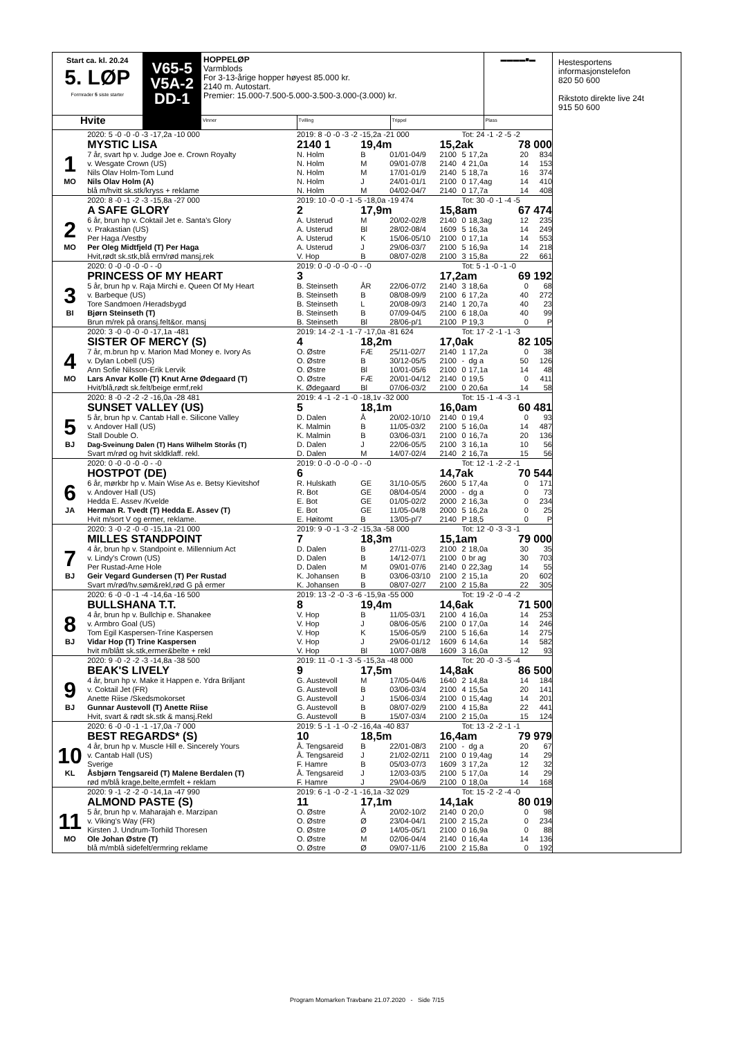| Start ca. kl. 20.24 5. LØP Formrader 5 siste starter | V65-5 V5A-2 DD-1 | HOPPELØP Varmblods For 3-13-årige hopper høyest 85.000 kr. 2140 m. Autostart. Premier: 15.000-7.500-5.000-3.500-3.000-(3.000) kr. | | | ▬▬▬▬■▬ |
| Hvite | | Vinner | Tvilling | Trippel | Plass |
| | 2020: 5 -0 -0 -0 -3 -17,2a -10 000 | 2019: 8 -0 -0 -3 -2 -15,2a -21 000 | | | | Tot: 24 -1 -2 -5 -2 | | | |
| | MYSTIC LISA | 2140 1 | 19,4m | | 15,2ak | | | 78 000 | |
| 1 | 7 år, svart hp v. Judge Joe e. Crown Royalty | N. Holm | B | 01/01-04/9 | 2100 | 5 | 17,2a | 20 | 834 |
| | v. Wesgate Crown (US) | N. Holm | M | 09/01-07/8 | 2140 | 4 | 21,0a | 14 | 153 |
| | Nils Olav Holm-Tom Lund | N. Holm | M | 17/01-01/9 | 2140 | 5 | 18,7a | 16 | 374 |
| MO | Nils Olav Holm (A) | N. Holm | J | 24/01-01/1 | 2100 | 0 | 17,4ag | 14 | 410 |
| | blå m/hvitt sk.stk/kryss + reklame | N. Holm | M | 04/02-04/7 | 2140 | 0 | 17,7a | 14 | 408 |
| | 2020: 8 -0 -1 -2 -3 -15,8a -27 000 | 2019: 10 -0 -0 -1 -5 -18,0a -19 474 | | | | Tot: 30 -0 -1 -4 -5 | | | |
| | A SAFE GLORY | 2 | 17,9m | | 15,8am | | | 67 474 | |
| 2 | 6 år, brun hp v. Coktail Jet e. Santa's Glory | A. Usterud | M | 20/02-02/8 | 2140 | 0 | 18,3ag | 12 | 235 |
| | v. Prakastian (US) | A. Usterud | Bl | 28/02-08/4 | 1609 | 5 | 16,3a | 14 | 249 |
| | Per Haga /Vestby | A. Usterud | K | 15/06-05/10 | 2100 | 0 | 17,1a | 14 | 553 |
| MO | Per Oleg Midtfjeld (T) Per Haga | A. Usterud | J | 29/06-03/7 | 2100 | 5 | 16,9a | 14 | 218 |
| | Hvit,rødt sk.stk,blå erm/rød mansj,rek | V. Hop | B | 08/07-02/8 | 2100 | 3 | 15,8a | 22 | 661 |
| | 2020: 0 -0 -0 -0 -0 - -0 | 2019: 0 -0 -0 -0 -0 - -0 | | | | Tot: 5 -1 -0 -1 -0 | | | |
| | PRINCESS OF MY HEART | 3 | | | 17,2am | | | 69 192 | |
| 3 | 5 år, brun hp v. Raja Mirchi e. Queen Of My Heart | B. Steinseth | ÅR | 22/06-07/2 | 2140 | 3 | 18,6a | 0 | 68 |
| | v. Barbeque (US) | B. Steinseth | B | 08/08-09/9 | 2100 | 6 | 17,2a | 40 | 272 |
| | Tore Sandmoen /Heradsbygd | B. Steinseth | L | 20/08-09/3 | 2140 | 1 | 20,7a | 40 | 23 |
| BI | Bjørn Steinseth (T) | B. Steinseth | B | 07/09-04/5 | 2100 | 6 | 18,0a | 40 | 99 |
| | Brun m/rek på oransj.felt&or. mansj | B. Steinseth | Bl | 28/06-p/1 | 2100 | P | 19,3 | 0 | P |
| | 2020: 3 -0 -0 -0 -0 -17,1a -481 | 2019: 14 -2 -1 -1 -7 -17,0a -81 624 | | | | Tot: 17 -2 -1 -1 -3 | | | |
| | SISTER OF MERCY (S) | 4 | 18,2m | | 17,0ak | | | 82 105 | |
| 4 | 7 år, m.brun hp v. Marion Mad Money e. Ivory As | O. Østre | FÆ | 25/11-02/7 | 2140 | 1 | 17,2a | 0 | 38 |
| | v. Dylan Lobell (US) | O. Østre | B | 30/12-05/5 | 2100 | - | dg a | 50 | 126 |
| | Ann Sofie Nilsson-Erik Lervik | O. Østre | Bl | 10/01-05/6 | 2100 | 0 | 17,1a | 14 | 48 |
| MO | Lars Anvar Kolle (T) Knut Arne Ødegaard (T) | O. Østre | FÆ | 20/01-04/12 | 2140 | 0 | 19,5 | 0 | 411 |
| | Hvit/blå,rødt sk.felt/beige ermf,rekl | K. Ødegaard | Bl | 07/06-03/2 | 2100 | 0 | 20,6a | 14 | 58 |
| | 2020: 8 -0 -2 -2 -2 -16,0a -28 481 | 2019: 4 -1 -2 -1 -0 -18,1v -32 000 | | | | Tot: 15 -1 -4 -3 -1 | | | |
| | SUNSET VALLEY (US) | 5 | 18,1m | | 16,0am | | | 60 481 | |
| 5 | 5 år, brun hp v. Cantab Hall e. Silicone Valley | D. Dalen | Å | 20/02-10/10 | 2140 | 0 | 19,4 | 0 | 93 |
| | v. Andover Hall (US) | K. Malmin | B | 11/05-03/2 | 2100 | 5 | 16,0a | 14 | 487 |
| | Stall Double O. | K. Malmin | B | 03/06-03/1 | 2100 | 0 | 16,7a | 20 | 136 |
| BJ | Dag-Sveinung Dalen (T) Hans Wilhelm Storås (T) | D. Dalen | J | 22/06-05/5 | 2100 | 3 | 16,1a | 10 | 56 |
| | Svart m/rød og hvit skldklaff. rekl. | D. Dalen | M | 14/07-02/4 | 2140 | 2 | 16,7a | 15 | 56 |
| | 2020: 0 -0 -0 -0 -0 - -0 | 2019: 0 -0 -0 -0 -0 - -0 | | | | Tot: 12 -1 -2 -2 -1 | | | |
| | HOSTPOT (DE) | 6 | | | 14,7ak | | | 70 544 | |
| 6 | 6 år, mørkbr hp v. Main Wise As e. Betsy Kievitshof | R. Hulskath | GE | 31/10-05/5 | 2600 | 5 | 17,4a | 0 | 171 |
| | v. Andover Hall (US) | R. Bot | GE | 08/04-05/4 | 2000 | - | dg a | 0 | 73 |
| | Hedda E. Assev /Kvelde | E. Bot | GE | 01/05-02/2 | 2000 | 2 | 16,3a | 0 | 234 |
| JA | Herman R. Tvedt (T) Hedda E. Assev (T) | E. Bot | GE | 11/05-04/8 | 2000 | 5 | 16,2a | 0 | 25 |
| | Hvit m/sort V og ermer, reklame. | E. Høitomt | B | 13/05-p/7 | 2140 | P | 18,5 | 0 | P |
| | 2020: 3 -0 -2 -0 -0 -15,1a -21 000 | 2019: 9 -0 -1 -3 -2 -15,3a -58 000 | | | | Tot: 12 -0 -3 -3 -1 | | | |
| | MILLES STANDPOINT | 7 | 18,3m | | 15,1am | | | 79 000 | |
| 7 | 4 år, brun hp v. Standpoint e. Millennium Act | D. Dalen | B | 27/11-02/3 | 2100 | 2 | 18,0a | 30 | 35 |
| | v. Lindy's Crown (US) | D. Dalen | B | 14/12-07/1 | 2100 | 0 | br ag | 30 | 703 |
| | Per Rustad-Arne Hole | D. Dalen | M | 09/01-07/6 | 2140 | 0 | 22,3ag | 14 | 55 |
| BJ | Geir Vegard Gundersen (T) Per Rustad | K. Johansen | B | 03/06-03/10 | 2100 | 2 | 15,1a | 20 | 602 |
| | Svart m/rød/hv.søm&rekl,rød G på ermer | K. Johansen | B | 08/07-02/7 | 2100 | 2 | 15,8a | 22 | 305 |
| | 2020: 6 -0 -0 -1 -4 -14,6a -16 500 | 2019: 13 -2 -0 -3 -6 -15,9a -55 000 | | | | Tot: 19 -2 -0 -4 -2 | | | |
| | BULLSHANA T.T. | 8 | 19,4m | | 14,6ak | | | 71 500 | |
| 8 | 4 år, brun hp v. Bullchip e. Shanakee | V. Hop | B | 11/05-03/1 | 2100 | 4 | 16,0a | 14 | 253 |
| | v. Armbro Goal (US) | V. Hop | J | 08/06-05/6 | 2100 | 0 | 17,0a | 14 | 246 |
| | Tom Egil Kaspersen-Trine Kaspersen | V. Hop | K | 15/06-05/9 | 2100 | 5 | 16,6a | 14 | 275 |
| BJ | Vidar Hop (T) Trine Kaspersen | V. Hop | J | 29/06-01/12 | 1609 | 6 | 14,6a | 14 | 582 |
| | hvit m/blått sk.stk,ermer&belte + rekl | V. Hop | Bl | 10/07-08/8 | 1609 | 3 | 16,0a | 12 | 93 |
| | 2020: 9 -0 -2 -2 -3 -14,8a -38 500 | 2019: 11 -0 -1 -3 -5 -15,3a -48 000 | | | | Tot: 20 -0 -3 -5 -4 | | | |
| | BEAK'S LIVELY | 9 | 17,5m | | 14,8ak | | | 86 500 | |
| 9 | 4 år, brun hp v. Make it Happen e. Ydra Briljant | G. Austevoll | M | 17/05-04/6 | 1640 | 2 | 14,8a | 14 | 184 |
| | v. Coktail Jet (FR) | G. Austevoll | B | 03/06-03/4 | 2100 | 4 | 15,5a | 20 | 141 |
| | Anette Riise /Skedsmokorset | G. Austevoll | J | 15/06-03/4 | 2100 | 0 | 15,4ag | 14 | 201 |
| BJ | Gunnar Austevoll (T) Anette Riise | G. Austevoll | B | 08/07-02/9 | 2100 | 4 | 15,8a | 22 | 441 |
| | Hvit, svart & rødt sk.stk & mansj.Rekl | G. Austevoll | B | 15/07-03/4 | 2100 | 2 | 15,0a | 15 | 124 |
| | 2020: 6 -0 -0 -1 -1 -17,0a -7 000 | 2019: 5 -1 -1 -0 -2 -16,4a -40 837 | | | | Tot: 13 -2 -2 -1 -1 | | | |
| | BEST REGARDS* (S) | 10 | 18,5m | | 16,4am | | | 79 979 | |
| 10 | 4 år, brun hp v. Muscle Hill e. Sincerely Yours | Å. Tengsareid | B | 22/01-08/3 | 2100 | - | dg a | 20 | 67 |
| | v. Cantab Hall (US) | Å. Tengsareid | J | 21/02-02/11 | 2100 | 0 | 19,4ag | 14 | 29 |
| | Sverige | F. Hamre | B | 05/03-07/3 | 1609 | 3 | 17,2a | 12 | 32 |
| KL | Åsbjørn Tengsareid (T) Malene Berdalen (T) | Å. Tengsareid | J | 12/03-03/5 | 2100 | 5 | 17,0a | 14 | 29 |
| | rød m/blå krage,belte,ermfelt + reklam | F. Hamre | J | 29/04-06/9 | 2100 | 0 | 18,0a | 14 | 168 |
| | 2020: 9 -1 -2 -2 -0 -14,1a -47 990 | 2019: 6 -1 -0 -2 -1 -16,1a -32 029 | | | | Tot: 15 -2 -2 -4 -0 | | | |
| | ALMOND PASTE (S) | 11 | 17,1m | | 14,1ak | | | 80 019 | |
| 11 | 5 år, brun hp v. Maharajah e. Marzipan | O. Østre | Å | 20/02-10/2 | 2140 | 0 | 20,0 | 0 | 98 |
| | v. Viking's Way (FR) | O. Østre | Ø | 23/04-04/1 | 2100 | 2 | 15,2a | 0 | 234 |
| | Kirsten J. Undrum-Torhild Thoresen | O. Østre | Ø | 14/05-05/1 | 2100 | 0 | 16,9a | 0 | 88 |
| MO | Ole Johan Østre (T) | O. Østre | M | 02/06-04/4 | 2140 | 0 | 16,4a | 14 | 136 |
| | blå m/mblå sidefelt/ermring reklame | O. Østre | Ø | 09/07-11/6 | 2100 | 2 | 15,8a | 0 | 192 |
Hestesportens
informasjonstelefon
820 50 600
Rikstoto direkte live 24t
915 50 600
Program Momarken Travbane 21.07.2020 - Side 7/15